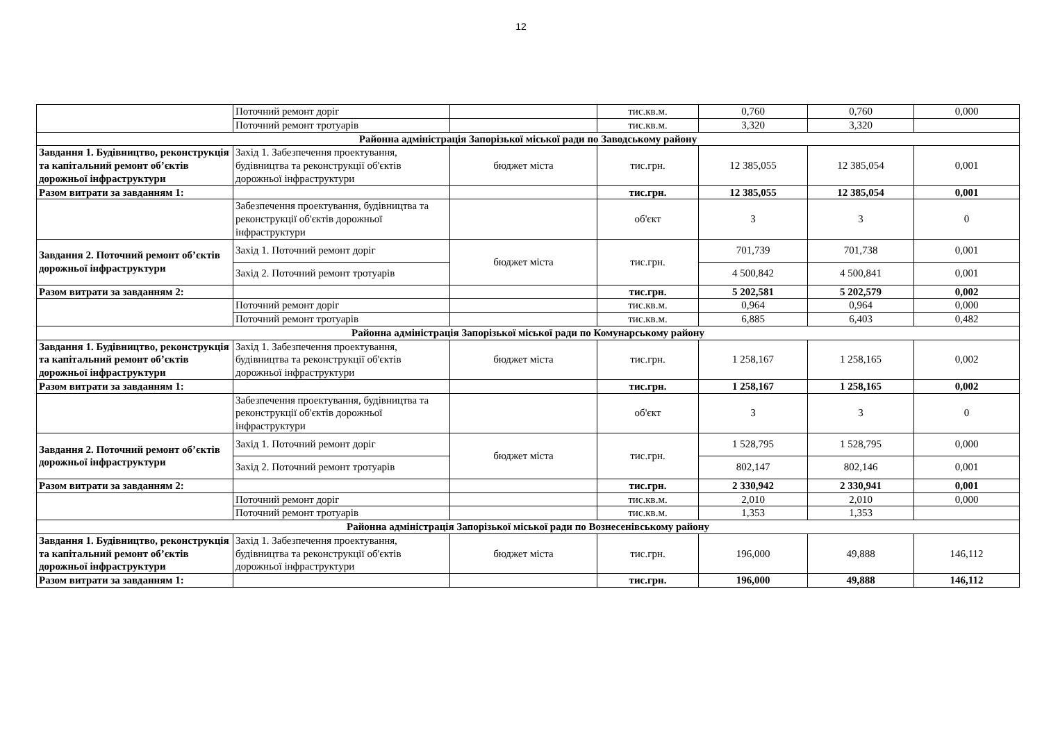12
| | Поточний ремонт доріг | | тис.кв.м. | 0,760 | 0,760 | 0,000 |
| | Поточний ремонт тротуарів | | тис.кв.м. | 3,320 | 3,320 | |
| Районна адміністрація Запорізької міської ради по Заводському району | | | | | | |
| Завдання 1. Будівництво, реконструкція та капітальний ремонт об’єктів дорожньої інфраструктури | Захід 1. Забезпечення проектування, будівництва та реконструкції об'єктів дорожньої інфраструктури | бюджет міста | тис.грн. | 12 385,055 | 12 385,054 | 0,001 |
| Разом витрати за завданням 1: | | | тис.грн. | 12 385,055 | 12 385,054 | 0,001 |
| | Забезпечення проектування, будівництва та реконструкції об'єктів дорожньої інфраструктури | | об'єкт | 3 | 3 | 0 |
| Завдання 2. Поточний ремонт об’єктів дорожньої інфраструктури | Захід 1. Поточний ремонт доріг | бюджет міста | тис.грн. | 701,739 | 701,738 | 0,001 |
| | Захід 2. Поточний ремонт тротуарів | | | 4 500,842 | 4 500,841 | 0,001 |
| Разом витрати за завданням 2: | | | тис.грн. | 5 202,581 | 5 202,579 | 0,002 |
| | Поточний ремонт доріг | | тис.кв.м. | 0,964 | 0,964 | 0,000 |
| | Поточний ремонт тротуарів | | тис.кв.м. | 6,885 | 6,403 | 0,482 |
| Районна адміністрація Запорізької міської ради по Комунарському району | | | | | | |
| Завдання 1. Будівництво, реконструкція та капітальний ремонт об’єктів дорожньої інфраструктури | Захід 1. Забезпечення проектування, будівництва та реконструкції об'єктів дорожньої інфраструктури | бюджет міста | тис.грн. | 1 258,167 | 1 258,165 | 0,002 |
| Разом витрати за завданням 1: | | | тис.грн. | 1 258,167 | 1 258,165 | 0,002 |
| | Забезпечення проектування, будівництва та реконструкції об'єктів дорожньої інфраструктури | | об'єкт | 3 | 3 | 0 |
| Завдання 2. Поточний ремонт об’єктів дорожньої інфраструктури | Захід 1. Поточний ремонт доріг | бюджет міста | тис.грн. | 1 528,795 | 1 528,795 | 0,000 |
| | Захід 2. Поточний ремонт тротуарів | | | 802,147 | 802,146 | 0,001 |
| Разом витрати за завданням 2: | | | тис.грн. | 2 330,942 | 2 330,941 | 0,001 |
| | Поточний ремонт доріг | | тис.кв.м. | 2,010 | 2,010 | 0,000 |
| | Поточний ремонт тротуарів | | тис.кв.м. | 1,353 | 1,353 | |
| Районна адміністрація Запорізької міської ради по Вознесенівському району | | | | | | |
| Завдання 1. Будівництво, реконструкція та капітальний ремонт об’єктів дорожньої інфраструктури | Захід 1. Забезпечення проектування, будівництва та реконструкції об'єктів дорожньої інфраструктури | бюджет міста | тис.грн. | 196,000 | 49,888 | 146,112 |
| Разом витрати за завданням 1: | | | тис.грн. | 196,000 | 49,888 | 146,112 |